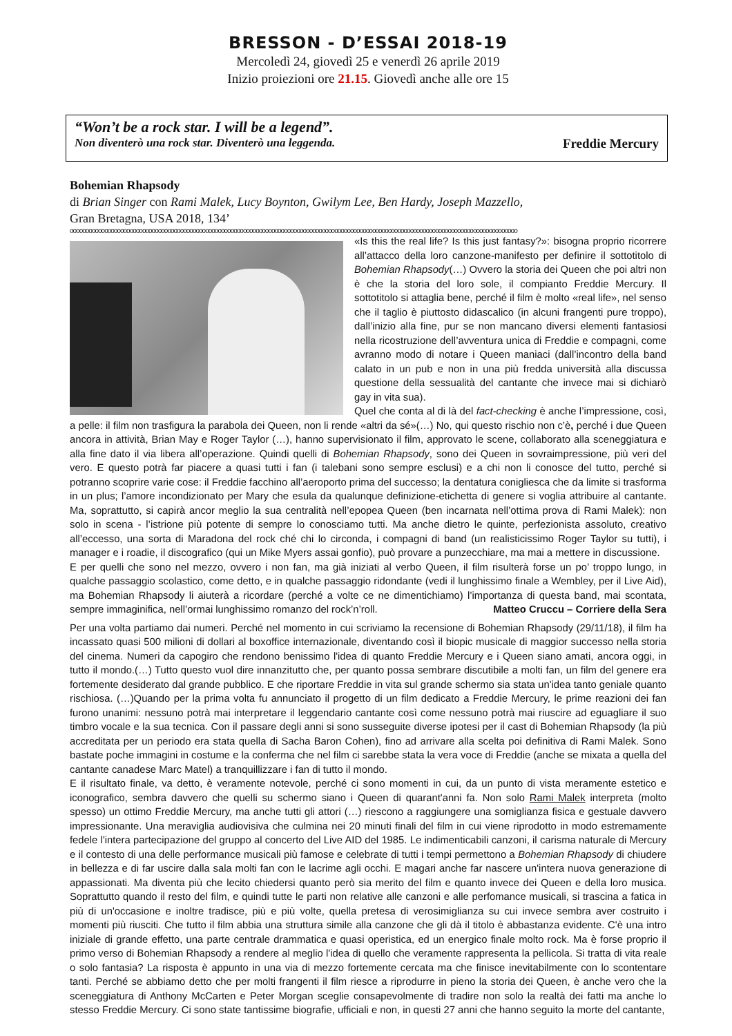BRESSON - D’ESSAI 2018-19
Mercoledì 24, giovedì 25 e venerdì 26 aprile 2019
Inizio proiezioni ore 21.15. Giovedì anche alle ore 15
“Won’t be a rock star. I will be a legend”.
Non diventerò una rock star. Diventerò una leggenda. Freddie Mercury
Bohemian Rhapsody
di Brian Singer con Rami Malek, Lucy Boynton, Gwilym Lee, Ben Hardy, Joseph Mazzello,
Gran Bretagna, USA 2018, 134’
oooooooooooooooooooooooooooooooooooooooooooooooooooooooooooooooooooooooooooooooooooooooooooooooooooooooooooooooooooooooooooooooooooooooooooooo
«Is this the real life? Is this just fantasy?»: bisogna proprio ricorrere all’attacco della loro canzone-manifesto per definire il sottotitolo di Bohemian Rhapsody(…) Ovvero la storia dei Queen che poi altri non è che la storia del loro sole, il compianto Freddie Mercury. Il sottotitolo si attaglia bene, perché il film è molto «real life», nel senso che il taglio è piuttosto didascalico (in alcuni frangenti pure troppo), dall’inizio alla fine, pur se non mancano diversi elementi fantasiosi nella ricostruzione dell’avventura unica di Freddie e compagni, come avranno modo di notare i Queen maniaci (dall’incontro della band calato in un pub e non in una più fredda università alla discussa questione della sessualità del cantante che invece mai si dichiarò gay in vita sua).
Quel che conta al di là del fact-checking è anche l’impressione, così, a pelle: il film non trasfigura la parabola dei Queen, non li rende «altri da sé»(…) No, qui questo rischio non c’è, perché i due Queen ancora in attività, Brian May e Roger Taylor (…), hanno supervisionato il film, approvato le scene, collaborato alla sceneggiatura e alla fine dato il via libera all’operazione. Quindi quelli di Bohemian Rhapsody, sono dei Queen in sovraimpressione, più veri del vero. E questo potrà far piacere a quasi tutti i fan (i talebani sono sempre esclusi) e a chi non li conosce del tutto, perché si potranno scoprire varie cose: il Freddie facchino all’aeroporto prima del successo; la dentatura conigliesca che da limite si trasforma in un plus; l’amore incondizionato per Mary che esula da qualunque definizione-etichetta di genere si voglia attribuire al cantante. Ma, soprattutto, si capirà ancor meglio la sua centralità nell’epopea Queen (ben incarnata nell’ottima prova di Rami Malek): non solo in scena - l’istrione più potente di sempre lo conosciamo tutti. Ma anche dietro le quinte, perfezionista assoluto, creativo all’eccesso, una sorta di Maradona del rock ché chi lo circonda, i compagni di band (un realisticissimo Roger Taylor su tutti), i manager e i roadie, il discografico (qui un Mike Myers assai gonfio), può provare a punzecchiare, ma mai a mettere in discussione.
E per quelli che sono nel mezzo, ovvero i non fan, ma già iniziati al verbo Queen, il film risulterà forse un po’ troppo lungo, in qualche passaggio scolastico, come detto, e in qualche passaggio ridondante (vedi il lunghissimo finale a Wembley, per il Live Aid), ma Bohemian Rhapsody li aiuterà a ricordare (perché a volte ce ne dimentichiamo) l’importanza di questa band, mai scontata, sempre immaginifica, nell’ormai lunghissimo romanzo del rock’n’roll. Matteo Cruccu – Corriere della Sera
Per una volta partiamo dai numeri. Perché nel momento in cui scriviamo la recensione di Bohemian Rhapsody (29/11/18), il film ha incassato quasi 500 milioni di dollari al boxoffice internazionale, diventando così il biopic musicale di maggior successo nella storia del cinema. Numeri da capogiro che rendono benissimo l'idea di quanto Freddie Mercury e i Queen siano amati, ancora oggi, in tutto il mondo.(…) Tutto questo vuol dire innanzitutto che, per quanto possa sembrare discutibile a molti fan, un film del genere era fortemente desiderato dal grande pubblico. E che riportare Freddie in vita sul grande schermo sia stata un'idea tanto geniale quanto rischiosa. (…)Quando per la prima volta fu annunciato il progetto di un film dedicato a Freddie Mercury, le prime reazioni dei fan furono unanimi: nessuno potrà mai interpretare il leggendario cantante così come nessuno potrà mai riuscire ad eguagliare il suo timbro vocale e la sua tecnica. Con il passare degli anni si sono susseguite diverse ipotesi per il cast di Bohemian Rhapsody (la più accreditata per un periodo era stata quella di Sacha Baron Cohen), fino ad arrivare alla scelta poi definitiva di Rami Malek. Sono bastate poche immagini in costume e la conferma che nel film ci sarebbe stata la vera voce di Freddie (anche se mixata a quella del cantante canadese Marc Matel) a tranquillizzare i fan di tutto il mondo.
E il risultato finale, va detto, è veramente notevole, perché ci sono momenti in cui, da un punto di vista meramente estetico e iconografico, sembra davvero che quelli su schermo siano i Queen di quarant'anni fa. Non solo Rami Malek interpreta (molto spesso) un ottimo Freddie Mercury, ma anche tutti gli attori (…) riescono a raggiungere una somiglianza fisica e gestuale davvero impressionante. Una meraviglia audiovisiva che culmina nei 20 minuti finali del film in cui viene riprodotto in modo estremamente fedele l'intera partecipazione del gruppo al concerto del Live AID del 1985. Le indimenticabili canzoni, il carisma naturale di Mercury e il contesto di una delle performance musicali più famose e celebrate di tutti i tempi permettono a Bohemian Rhapsody di chiudere in bellezza e di far uscire dalla sala molti fan con le lacrime agli occhi. E magari anche far nascere un'intera nuova generazione di appassionati. Ma diventa più che lecito chiedersi quanto però sia merito del film e quanto invece dei Queen e della loro musica. Soprattutto quando il resto del film, e quindi tutte le parti non relative alle canzoni e alle perfomance musicali, si trascina a fatica in più di un'occasione e inoltre tradisce, più e più volte, quella pretesa di verosimiglianza su cui invece sembra aver costruito i momenti più riusciti. Che tutto il film abbia una struttura simile alla canzone che gli dà il titolo è abbastanza evidente. C'è una intro iniziale di grande effetto, una parte centrale drammatica e quasi operistica, ed un energico finale molto rock. Ma è forse proprio il primo verso di Bohemian Rhapsody a rendere al meglio l'idea di quello che veramente rappresenta la pellicola. Si tratta di vita reale o solo fantasia? La risposta è appunto in una via di mezzo fortemente cercata ma che finisce inevitabilmente con lo scontentare tanti. Perché se abbiamo detto che per molti frangenti il film riesce a riprodurre in pieno la storia dei Queen, è anche vero che la sceneggiatura di Anthony McCarten e Peter Morgan sceglie consapevolmente di tradire non solo la realtà dei fatti ma anche lo stesso Freddie Mercury. Ci sono state tantissime biografie, ufficiali e non, in questi 27 anni che hanno seguito la morte del cantante,